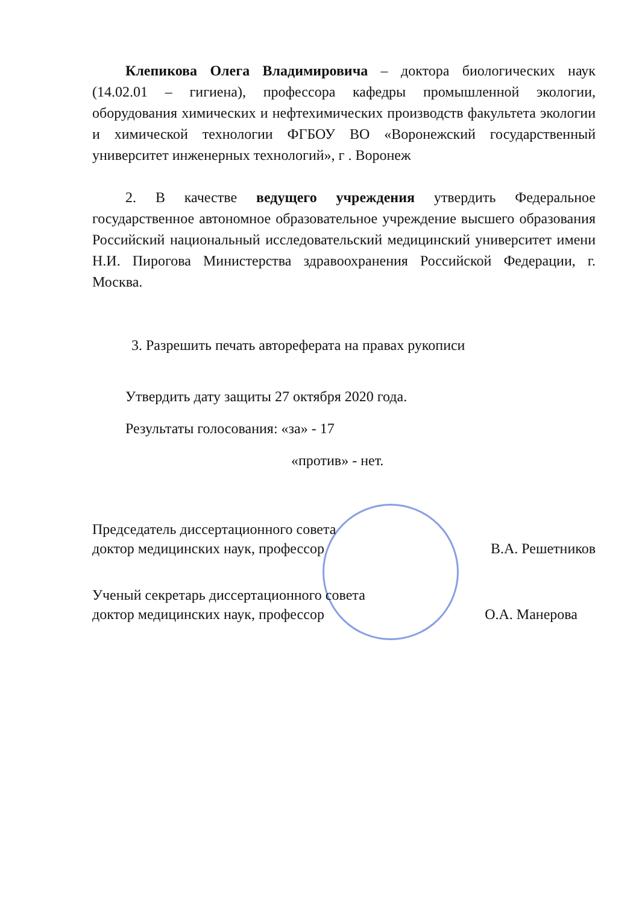Клепикова Олега Владимировича – доктора биологических наук (14.02.01 – гигиена), профессора кафедры промышленной экологии, оборудования химических и нефтехимических производств факультета экологии и химической технологии ФГБОУ ВО «Воронежский государственный университет инженерных технологий», г . Воронеж
2. В качестве ведущего учреждения утвердить Федеральное государственное автономное образовательное учреждение высшего образования Российский национальный исследовательский медицинский университет имени Н.И. Пирогова Министерства здравоохранения Российской Федерации, г. Москва.
3. Разрешить печать автореферата на правах рукописи
Утвердить дату защиты 27 октября 2020 года.
Результаты голосования: «за» - 17
«против» - нет.
Председатель диссертационного совета
доктор медицинских наук, профессор
В.А. Решетников
Ученый секретарь диссертационного совета
доктор медицинских наук, профессор
О.А. Манерова